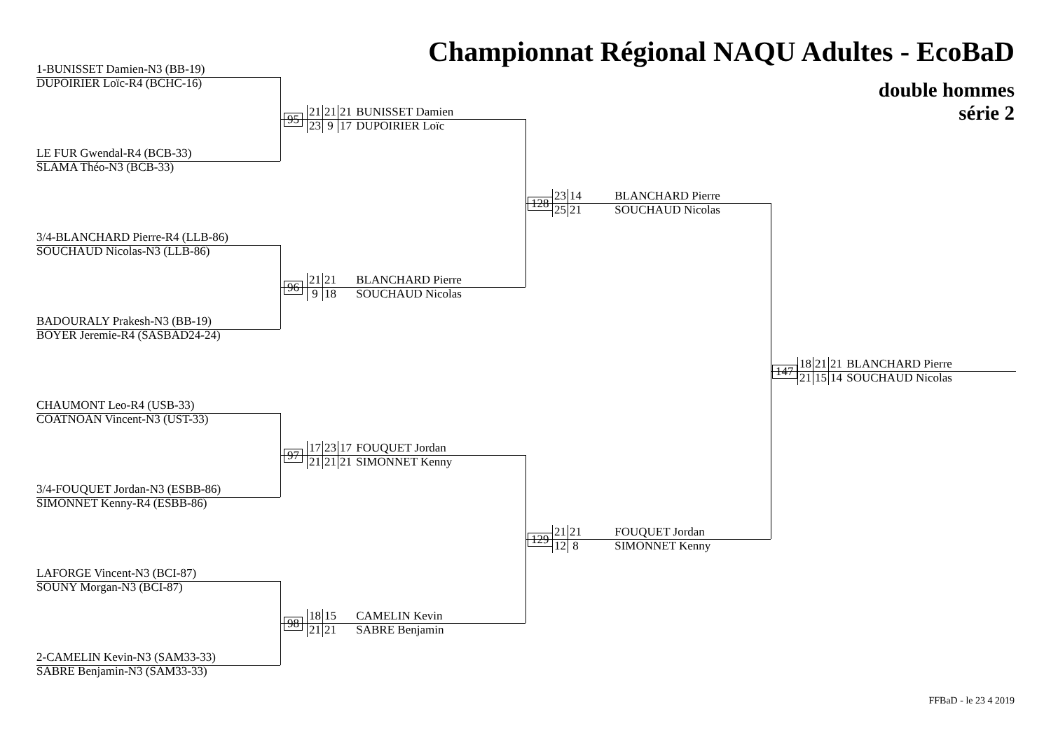Championnat Régional NAQU Adultes - EcoBaD
double hommes
série 2
1-BUNISSET Damien-N3 (BB-19)
DUPOIRIER Loïc-R4 (BCHC-16)
LE FUR Gwendal-R4 (BCB-33)
SLAMA Théo-N3 (BCB-33)
3/4-BLANCHARD Pierre-R4 (LLB-86)
SOUCHAUD Nicolas-N3 (LLB-86)
BADOURALY Prakesh-N3 (BB-19)
BOYER Jeremie-R4 (SASBAD24-24)
CHAUMONT Leo-R4 (USB-33)
COATNOAN Vincent-N3 (UST-33)
3/4-FOUQUET Jordan-N3 (ESBB-86)
SIMONNET Kenny-R4 (ESBB-86)
LAFORGE Vincent-N3 (BCI-87)
SOUNY Morgan-N3 (BCI-87)
2-CAMELIN Kevin-N3 (SAM33-33)
SABRE Benjamin-N3 (SAM33-33)
95
21 21 21 BUNISSET Damien
23 9 17 DUPOIRIER Loïc
96
21 21 BLANCHARD Pierre
9 18 SOUCHAUD Nicolas
97
17 23 17 FOUQUET Jordan
21 21 21 SIMONNET Kenny
98
18 15 CAMELIN Kevin
21 21 SABRE Benjamin
128
23 14 BLANCHARD Pierre
25 21 SOUCHAUD Nicolas
129
21 21 FOUQUET Jordan
12 8 SIMONNET Kenny
147
18 21 21 BLANCHARD Pierre
21 15 14 SOUCHAUD Nicolas
FFBaD - le 23 4 2019